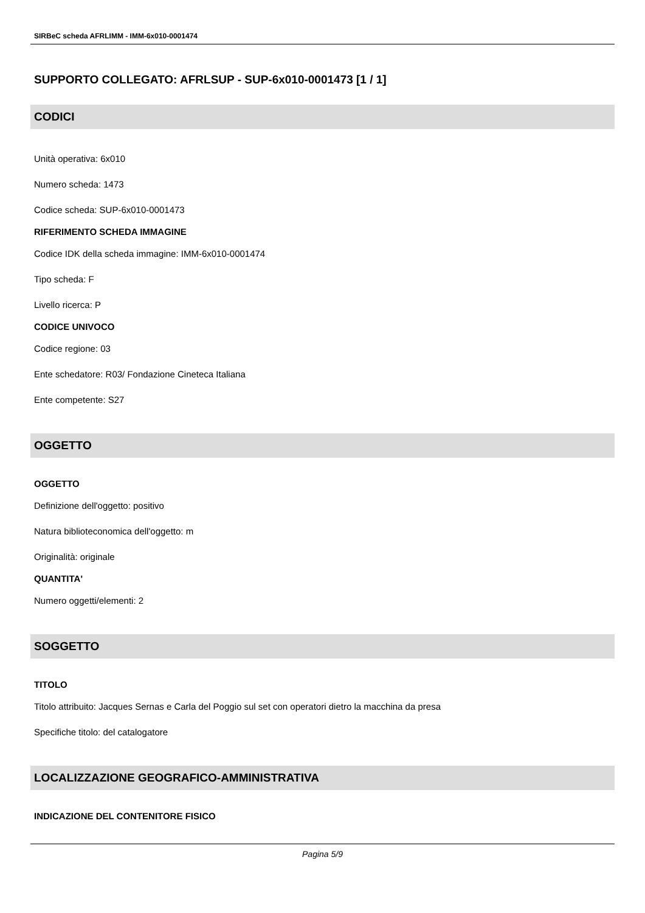SIRBeC scheda AFRLIMM - IMM-6x010-0001474
SUPPORTO COLLEGATO: AFRLSUP - SUP-6x010-0001473 [1 / 1]
CODICI
Unità operativa: 6x010
Numero scheda: 1473
Codice scheda: SUP-6x010-0001473
RIFERIMENTO SCHEDA IMMAGINE
Codice IDK della scheda immagine: IMM-6x010-0001474
Tipo scheda: F
Livello ricerca: P
CODICE UNIVOCO
Codice regione: 03
Ente schedatore: R03/ Fondazione Cineteca Italiana
Ente competente: S27
OGGETTO
OGGETTO
Definizione dell'oggetto: positivo
Natura biblioteconomica dell'oggetto: m
Originalità: originale
QUANTITA'
Numero oggetti/elementi: 2
SOGGETTO
TITOLO
Titolo attribuito: Jacques Sernas e Carla del Poggio sul set con operatori dietro la macchina da presa
Specifiche titolo: del catalogatore
LOCALIZZAZIONE GEOGRAFICO-AMMINISTRATIVA
INDICAZIONE DEL CONTENITORE FISICO
Pagina 5/9